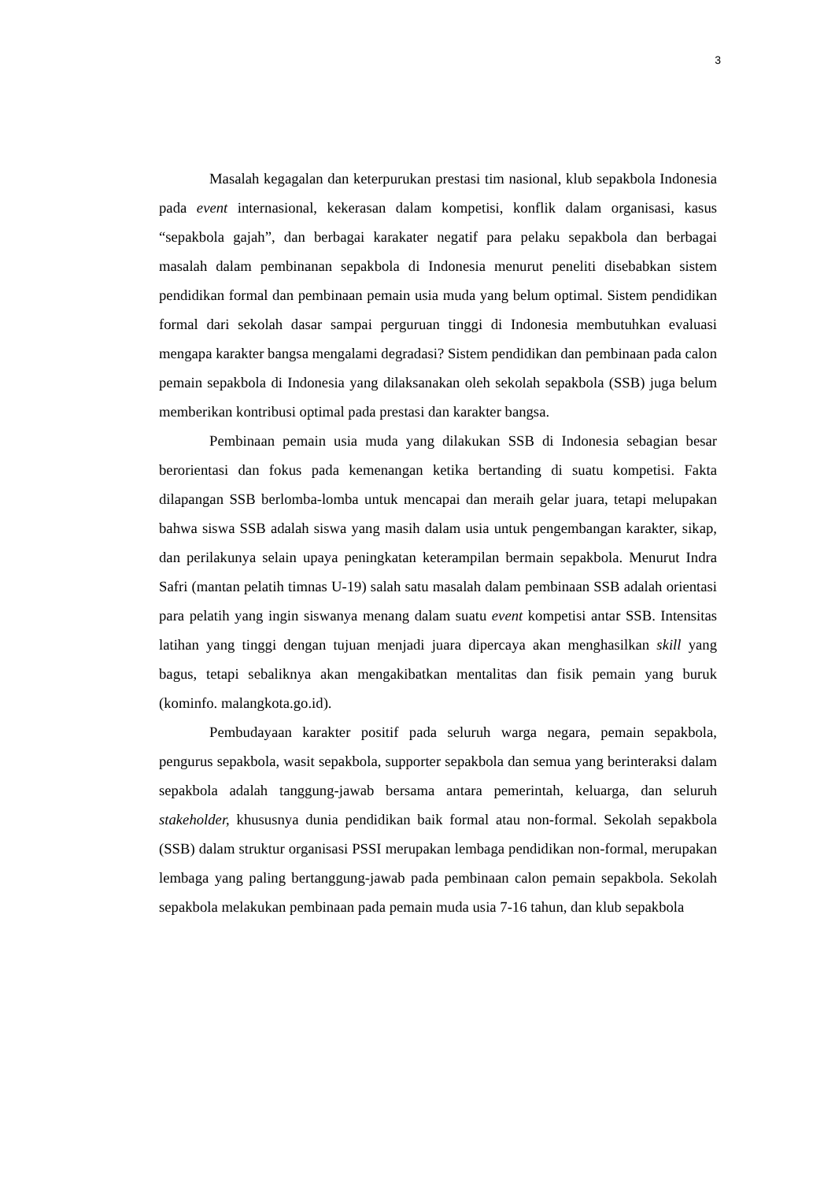3
Masalah kegagalan dan keterpurukan prestasi tim nasional, klub sepakbola Indonesia pada event internasional, kekerasan dalam kompetisi, konflik dalam organisasi, kasus “sepakbola gajah”, dan berbagai karakater negatif para pelaku sepakbola dan berbagai masalah dalam pembinanan sepakbola di Indonesia menurut peneliti disebabkan sistem pendidikan formal dan pembinaan pemain usia muda yang belum optimal. Sistem pendidikan formal dari sekolah dasar sampai perguruan tinggi di Indonesia membutuhkan evaluasi mengapa karakter bangsa mengalami degradasi? Sistem pendidikan dan pembinaan pada calon pemain sepakbola di Indonesia yang dilaksanakan oleh sekolah sepakbola (SSB) juga belum memberikan kontribusi optimal pada prestasi dan karakter bangsa.
Pembinaan pemain usia muda yang dilakukan SSB di Indonesia sebagian besar berorientasi dan fokus pada kemenangan ketika bertanding di suatu kompetisi. Fakta dilapangan SSB berlomba-lomba untuk mencapai dan meraih gelar juara, tetapi melupakan bahwa siswa SSB adalah siswa yang masih dalam usia untuk pengembangan karakter, sikap, dan perilakunya selain upaya peningkatan keterampilan bermain sepakbola. Menurut Indra Safri (mantan pelatih timnas U-19) salah satu masalah dalam pembinaan SSB adalah orientasi para pelatih yang ingin siswanya menang dalam suatu event kompetisi antar SSB. Intensitas latihan yang tinggi dengan tujuan menjadi juara dipercaya akan menghasilkan skill yang bagus, tetapi sebaliknya akan mengakibatkan mentalitas dan fisik pemain yang buruk (kominfo. malangkota.go.id).
Pembudayaan karakter positif pada seluruh warga negara, pemain sepakbola, pengurus sepakbola, wasit sepakbola, supporter sepakbola dan semua yang berinteraksi dalam sepakbola adalah tanggung-jawab bersama antara pemerintah, keluarga, dan seluruh stakeholder, khususnya dunia pendidikan baik formal atau non-formal. Sekolah sepakbola (SSB) dalam struktur organisasi PSSI merupakan lembaga pendidikan non-formal, merupakan lembaga yang paling bertanggung-jawab pada pembinaan calon pemain sepakbola. Sekolah sepakbola melakukan pembinaan pada pemain muda usia 7-16 tahun, dan klub sepakbola